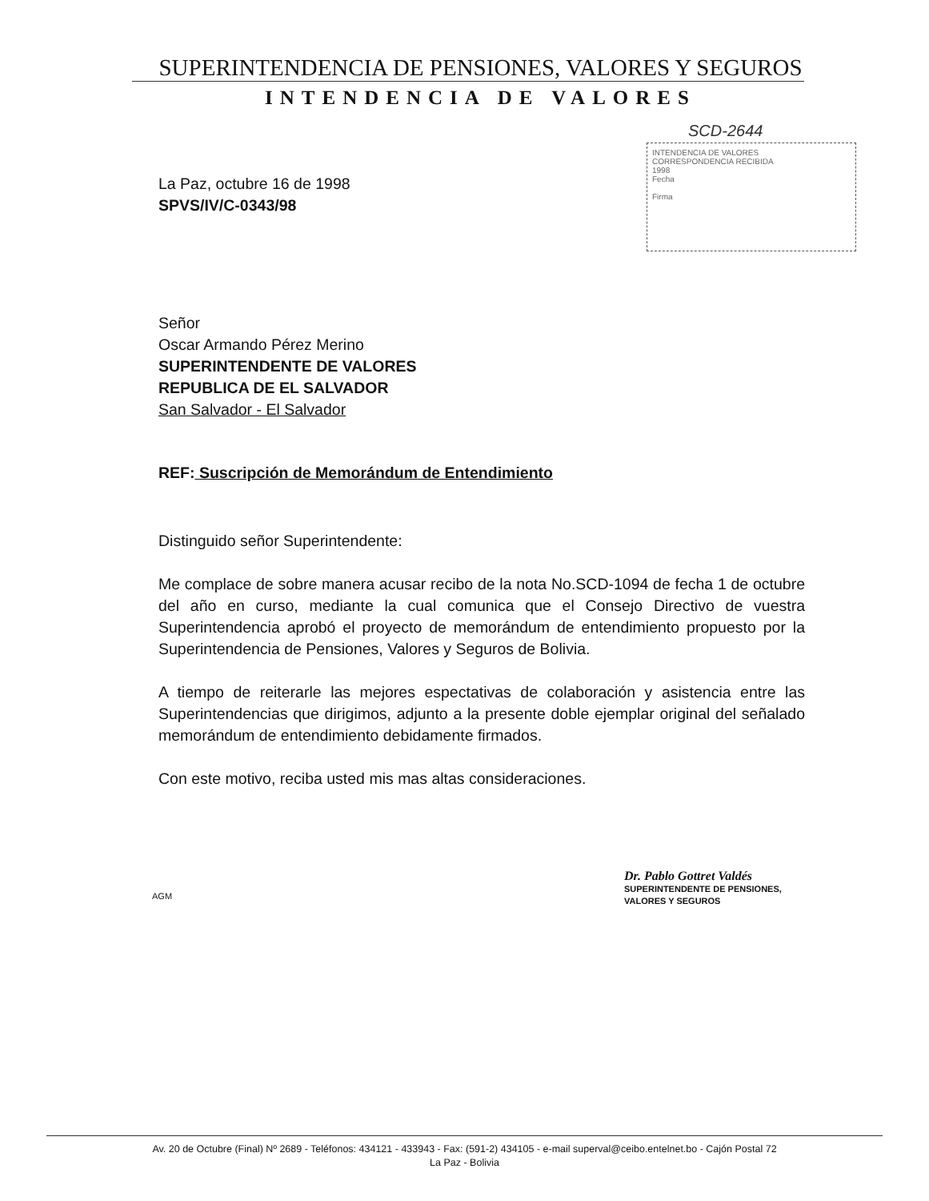SUPERINTENDENCIA DE PENSIONES, VALORES Y SEGUROS
INTENDENCIA DE VALORES
SCD-2644
INTENDENCIA DE VALORES
CORRESPONDENCIA RECIBIDA
1998
Fecha
Firma
La Paz, octubre 16 de 1998
SPVS/IV/C-0343/98
Señor
Oscar Armando Pérez Merino
SUPERINTENDENTE DE VALORES
REPUBLICA DE EL SALVADOR
San Salvador - El Salvador
REF: Suscripción de Memorándum de Entendimiento
Distinguido señor Superintendente:
Me complace de sobre manera acusar recibo de la nota No.SCD-1094 de fecha 1 de octubre del año en curso, mediante la cual comunica que el Consejo Directivo de vuestra Superintendencia aprobó el proyecto de memorándum de entendimiento propuesto por la Superintendencia de Pensiones, Valores y Seguros de Bolivia.
A tiempo de reiterarle las mejores espectativas de colaboración y asistencia entre las Superintendencias que dirigimos, adjunto a la presente doble ejemplar original del señalado memorándum de entendimiento debidamente firmados.
Con este motivo, reciba usted mis mas altas consideraciones.
Dr. Pablo Gottret Valdés
SUPERINTENDENTE DE PENSIONES,
VALORES Y SEGUROS
AGM
Av. 20 de Octubre (Final) Nº 2689 - Teléfonos: 434121 - 433943 - Fax: (591-2) 434105 - e-mail superval@ceibo.entelnet.bo - Cajón Postal 72
La Paz - Bolivia